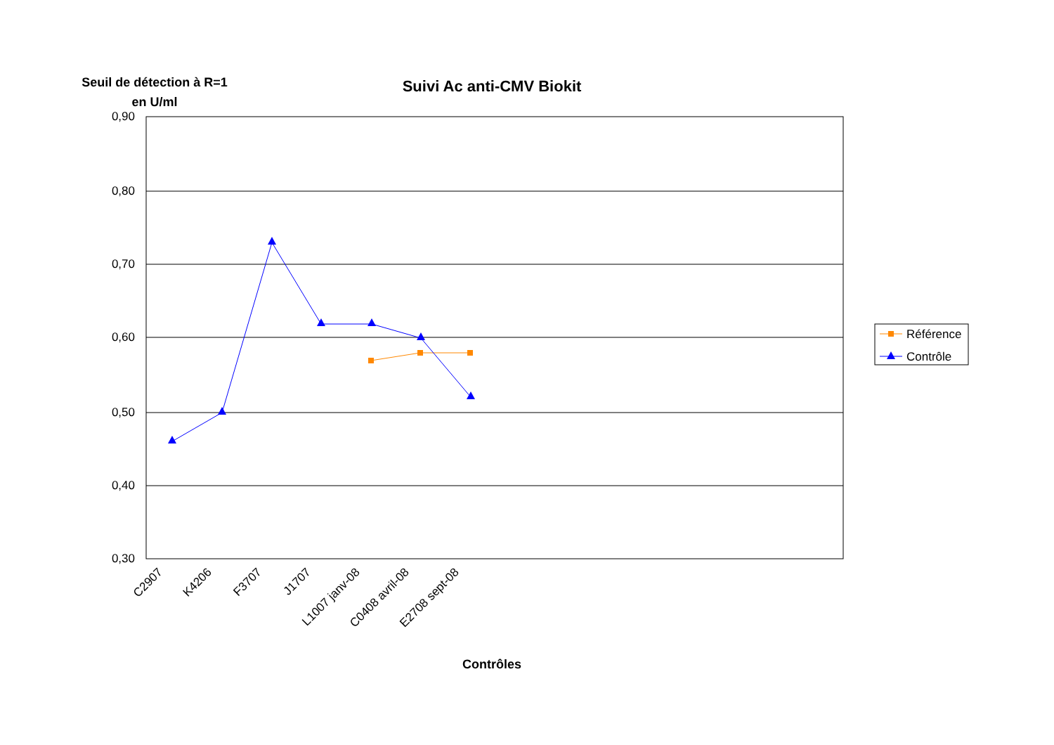Seuil de détection à R=1 en U/ml
Suivi Ac anti-CMV Biokit
0,90
0,80
0,70
0,60
0,50
0,40
0,30
C2907
K4206
F3707
J1707
L1007 janv-08
C0408 avril-08
E2708 sept-08
Référence
Contrôle
Contrôles